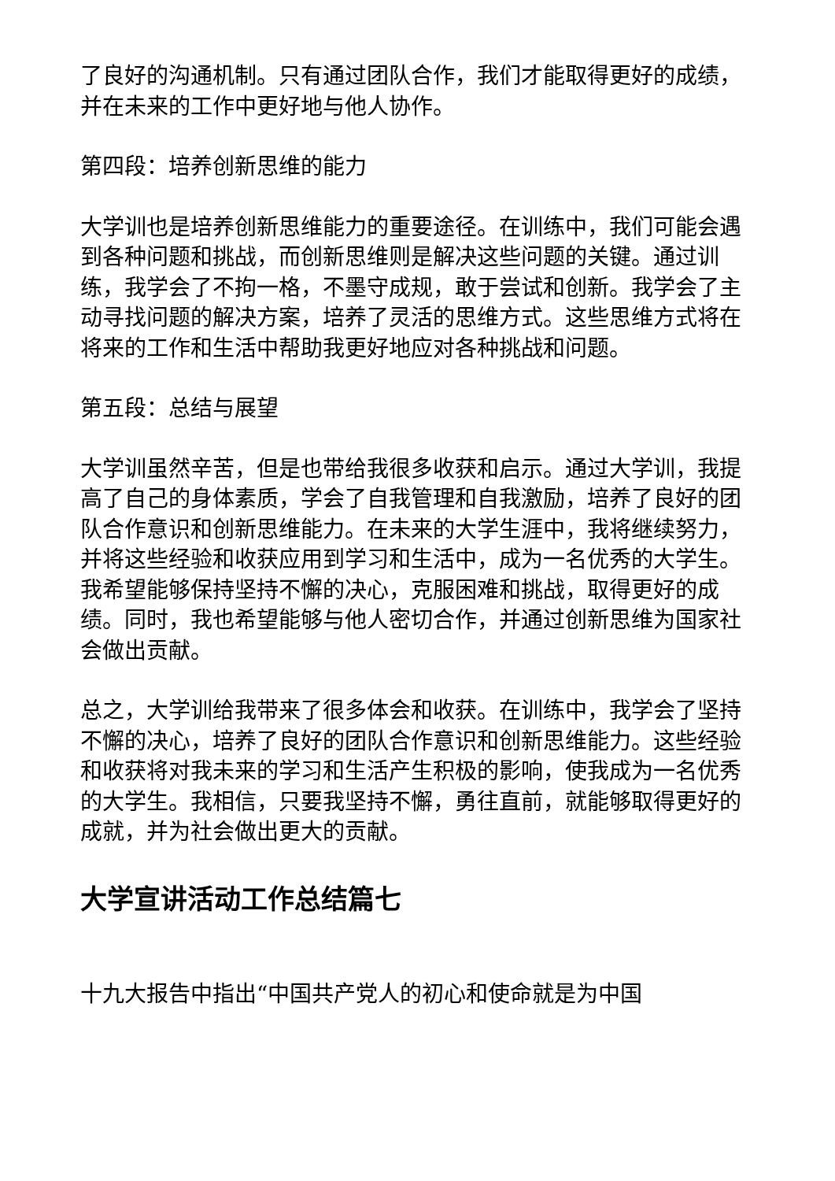了良好的沟通机制。只有通过团队合作，我们才能取得更好的成绩，并在未来的工作中更好地与他人协作。
第四段：培养创新思维的能力
大学训也是培养创新思维能力的重要途径。在训练中，我们可能会遇到各种问题和挑战，而创新思维则是解决这些问题的关键。通过训练，我学会了不拘一格，不墨守成规，敢于尝试和创新。我学会了主动寻找问题的解决方案，培养了灵活的思维方式。这些思维方式将在将来的工作和生活中帮助我更好地应对各种挑战和问题。
第五段：总结与展望
大学训虽然辛苦，但是也带给我很多收获和启示。通过大学训，我提高了自己的身体素质，学会了自我管理和自我激励，培养了良好的团队合作意识和创新思维能力。在未来的大学生涯中，我将继续努力，并将这些经验和收获应用到学习和生活中，成为一名优秀的大学生。我希望能够保持坚持不懈的决心，克服困难和挑战，取得更好的成绩。同时，我也希望能够与他人密切合作，并通过创新思维为国家社会做出贡献。
总之，大学训给我带来了很多体会和收获。在训练中，我学会了坚持不懈的决心，培养了良好的团队合作意识和创新思维能力。这些经验和收获将对我未来的学习和生活产生积极的影响，使我成为一名优秀的大学生。我相信，只要我坚持不懈，勇往直前，就能够取得更好的成就，并为社会做出更大的贡献。
大学宣讲活动工作总结篇七
十九大报告中指出“中国共产党人的初心和使命就是为中国